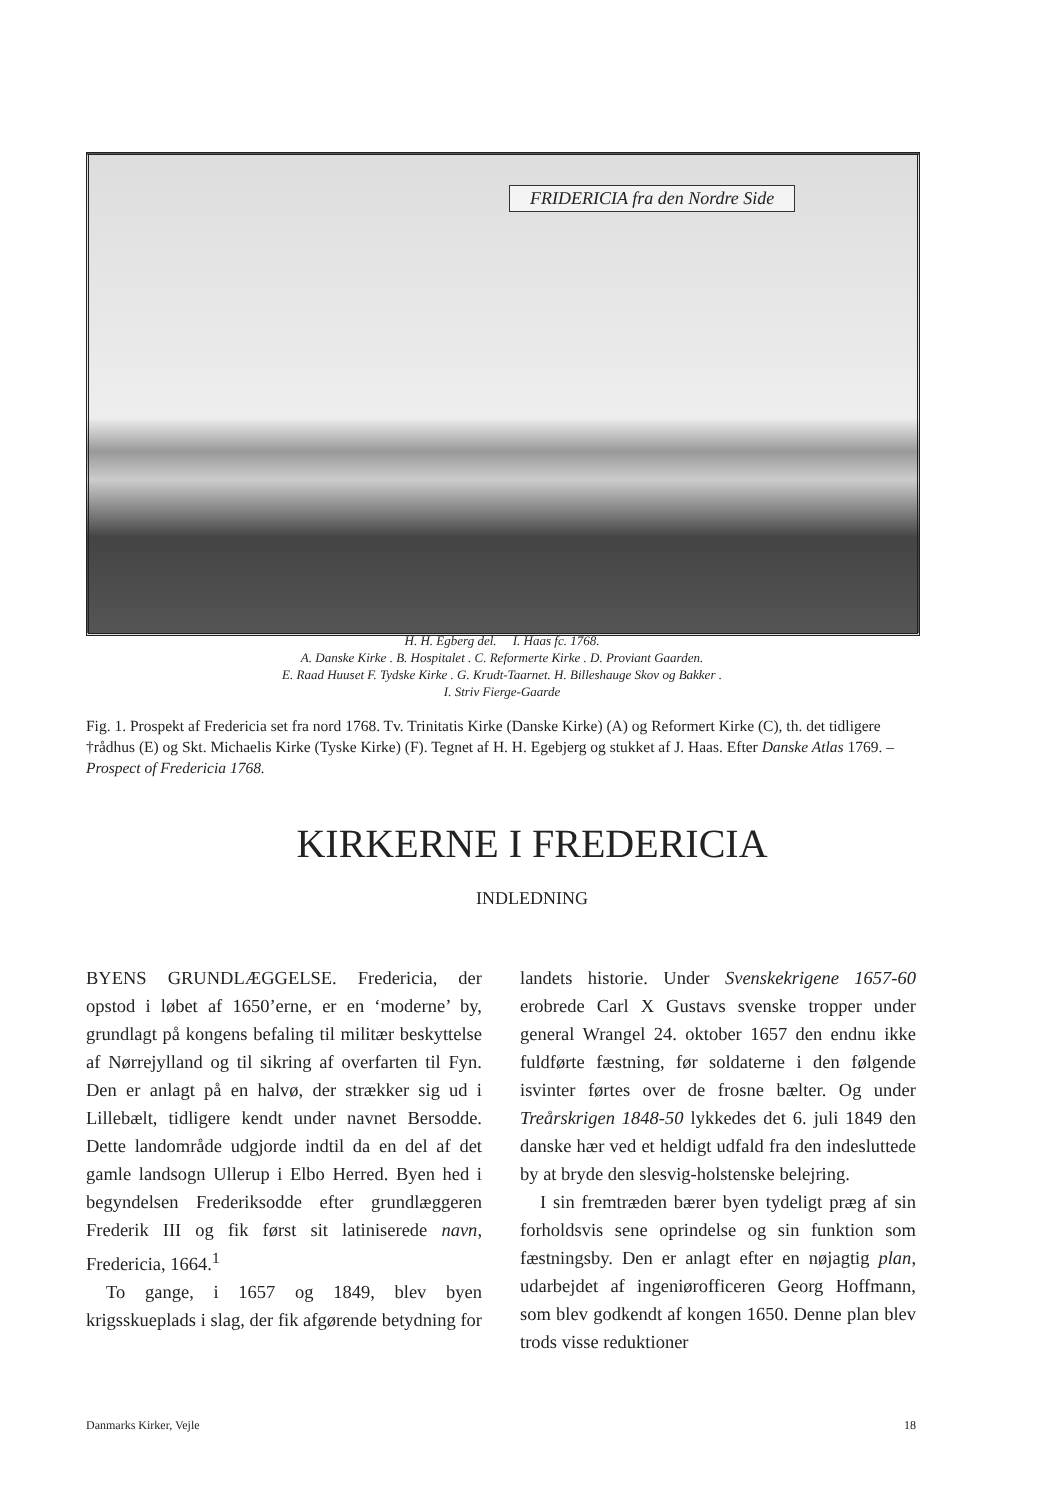FRIDERICIA fra den Nordre Side
H. H. Egberg del. I. Haas fc. 1768.
A. Danske Kirke . B. Hospitalet . C. Reformerte Kirke . D. Proviant Gaarden.
E. Raad Huuset F. Tydske Kirke . G. Krudt-Taarnet. H. Billeshauge Skov og Bakker .
I. Striv Fierge-Gaarde
Fig. 1. Prospekt af Fredericia set fra nord 1768. Tv. Trinitatis Kirke (Danske Kirke) (A) og Reformert Kirke (C), th. det tidligere †rådhus (E) og Skt. Michaelis Kirke (Tyske Kirke) (F). Tegnet af H. H. Egebjerg og stukket af J. Haas. Efter Danske Atlas 1769. – Prospect of Fredericia 1768.
KIRKERNE I FREDERICIA
INDLEDNING
BYENS GRUNDLÆGGELSE. Fredericia, der opstod i løbet af 1650’erne, er en ‘moderne’ by, grundlagt på kongens befaling til militær beskyttelse af Nørrejylland og til sikring af overfarten til Fyn. Den er anlagt på en halvø, der strækker sig ud i Lillebælt, tidligere kendt under navnet Bersodde. Dette landområde udgjorde indtil da en del af det gamle landsogn Ullerup i Elbo Herred. Byen hed i begyndelsen Frederiksodde efter grundlæggeren Frederik III og fik først sit latiniserede navn, Fredericia, 1664.<sup>1</sup>
To gange, i 1657 og 1849, blev byen krigsskueplads i slag, der fik afgørende betydning for landets historie. Under Svenskekrigene 1657-60 erobrede Carl X Gustavs svenske tropper under general Wrangel 24. oktober 1657 den endnu ikke fuldførte fæstning, før soldaterne i den følgende isvinter førtes over de frosne bælter. Og under Treårskrigen 1848-50 lykkedes det 6. juli 1849 den danske hær ved et heldigt udfald fra den indesluttede by at bryde den slesvig-holstenske belejring.
I sin fremtræden bærer byen tydeligt præg af sin forholdsvis sene oprindelse og sin funktion som fæstningsby. Den er anlagt efter en nøjagtig plan, udarbejdet af ingeniørofficeren Georg Hoffmann, som blev godkendt af kongen 1650. Denne plan blev trods visse reduktioner
Danmarks Kirker, Vejle 18